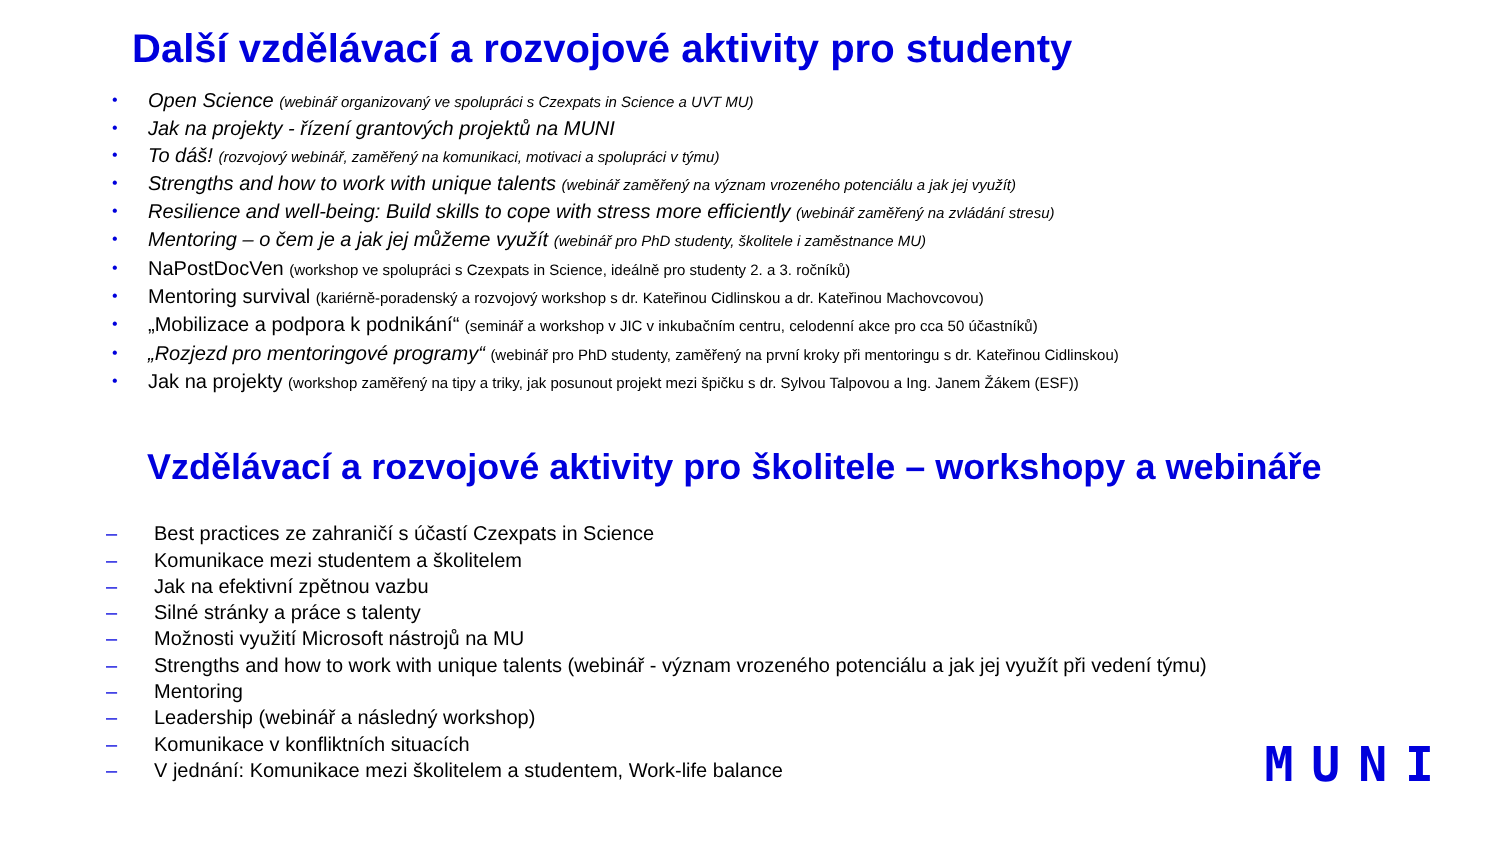Další vzdělávací a rozvojové aktivity pro studenty
• Open Science (webinář organizovaný ve spolupráci s Czexpats in Science a UVT MU)
• Jak na projekty - řízení grantových projektů na MUNI
• To dáš! (rozvojový webinář, zaměřený na komunikaci, motivaci a spolupráci v týmu)
• Strengths and how to work with unique talents (webinář zaměřený na význam vrozeného potenciálu a jak jej využít)
• Resilience and well-being: Build skills to cope with stress more efficiently (webinář zaměřený na zvládání stresu)
• Mentoring – o čem je a jak jej můžeme využít (webinář pro PhD studenty, školitele i zaměstnance MU)
• NaPostDocVen (workshop ve spolupráci s Czexpats in Science, ideálně pro studenty 2. a 3. ročníků)
• Mentoring survival (kariérně-poradenský a rozvojový workshop s dr. Kateřinou Cidlinskou a dr. Kateřinou Machovcovou)
• „Mobilizace a podpora k podnikání“ (seminář a workshop v JIC v inkubačním centru, celodenní akce pro cca 50 účastníků)
• „Rozjezd pro mentoringové programy“ (webinář pro PhD studenty, zaměřený na první kroky při mentoringu s dr. Kateřinou Cidlinskou)
• Jak na projekty (workshop zaměřený na tipy a triky, jak posunout projekt mezi špičku s dr. Sylvou Talpovou a Ing. Janem Žákem (ESF))
Vzdělávací a rozvojové aktivity pro školitele – workshopy a webináře
– Best practices ze zahraničí s účastí Czexpats in Science
– Komunikace mezi studentem a školitelem
– Jak na efektivní zpětnou vazbu
– Silné stránky a práce s talenty
– Možnosti využití Microsoft nástrojů na MU
– Strengths and how to work with unique talents (webinář - význam vrozeného potenciálu a jak jej využít při vedení týmu)
– Mentoring
– Leadership (webinář a následný workshop)
– Komunikace v konfliktních situacích
– V jednání: Komunikace mezi školitelem a studentem, Work-life balance
MUNI